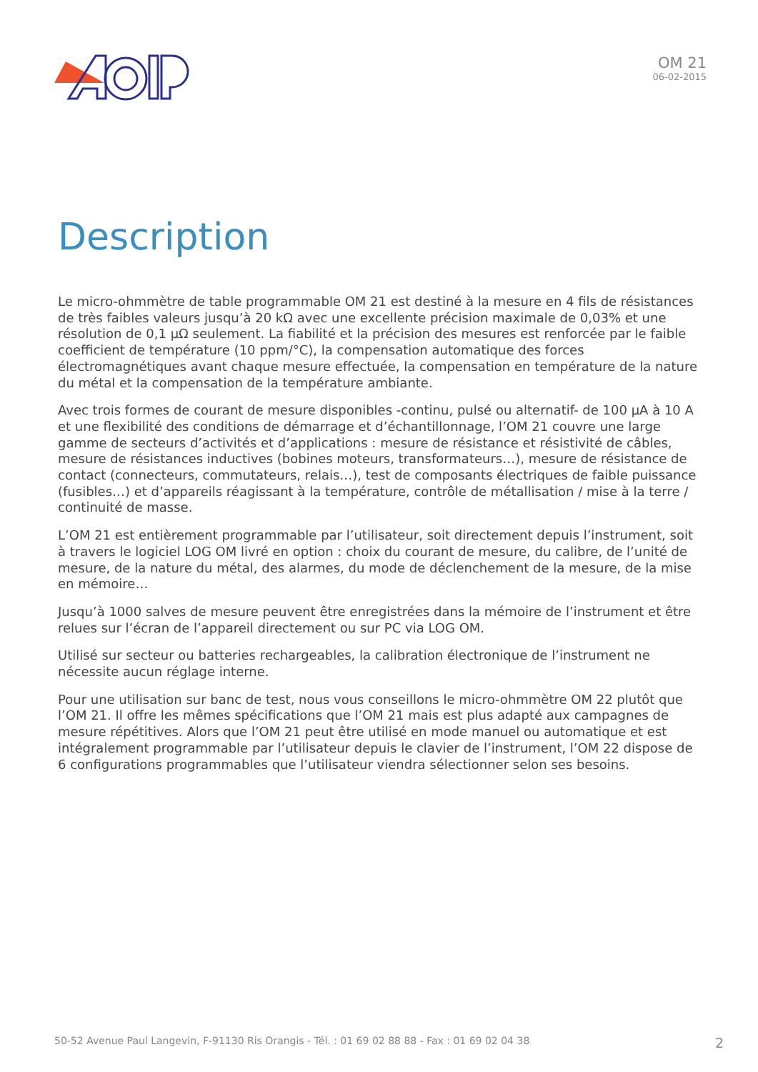OM 21
06-02-2015
Description
Le micro-ohmmètre de table programmable OM 21 est destiné à la mesure en 4 fils de résistances de très faibles valeurs jusqu’à 20 kΩ avec une excellente précision maximale de 0,03% et une résolution de 0,1 µΩ seulement. La fiabilité et la précision des mesures est renforcée par le faible coefficient de température (10 ppm/°C), la compensation automatique des forces électromagnétiques avant chaque mesure effectuée, la compensation en température de la nature du métal et la compensation de la température ambiante.
Avec trois formes de courant de mesure disponibles -continu, pulsé ou alternatif- de 100 µA à 10 A et une flexibilité des conditions de démarrage et d’échantillonnage, l’OM 21 couvre une large gamme de secteurs d’activités et d’applications : mesure de résistance et résistivité de câbles, mesure de résistances inductives (bobines moteurs, transformateurs…), mesure de résistance de contact (connecteurs, commutateurs, relais…), test de composants électriques de faible puissance (fusibles…) et d’appareils réagissant à la température, contrôle de métallisation / mise à la terre / continuité de masse.
L’OM 21 est entièrement programmable par l’utilisateur, soit directement depuis l’instrument, soit à travers le logiciel LOG OM livré en option : choix du courant de mesure, du calibre, de l’unité de mesure, de la nature du métal, des alarmes, du mode de déclenchement de la mesure, de la mise en mémoire…
Jusqu’à 1000 salves de mesure peuvent être enregistrées dans la mémoire de l’instrument et être relues sur l’écran de l’appareil directement ou sur PC via LOG OM.
Utilisé sur secteur ou batteries rechargeables, la calibration électronique de l’instrument ne nécessite aucun réglage interne.
Pour une utilisation sur banc de test, nous vous conseillons le micro-ohmmètre OM 22 plutôt que l’OM 21. Il offre les mêmes spécifications que l’OM 21 mais est plus adapté aux campagnes de mesure répétitives. Alors que l’OM 21 peut être utilisé en mode manuel ou automatique et est intégralement programmable par l’utilisateur depuis le clavier de l’instrument, l’OM 22 dispose de 6 configurations programmables que l’utilisateur viendra sélectionner selon ses besoins.
50-52 Avenue Paul Langevin, F-91130 Ris Orangis - Tél. : 01 69 02 88 88 - Fax : 01 69 02 04 38 2